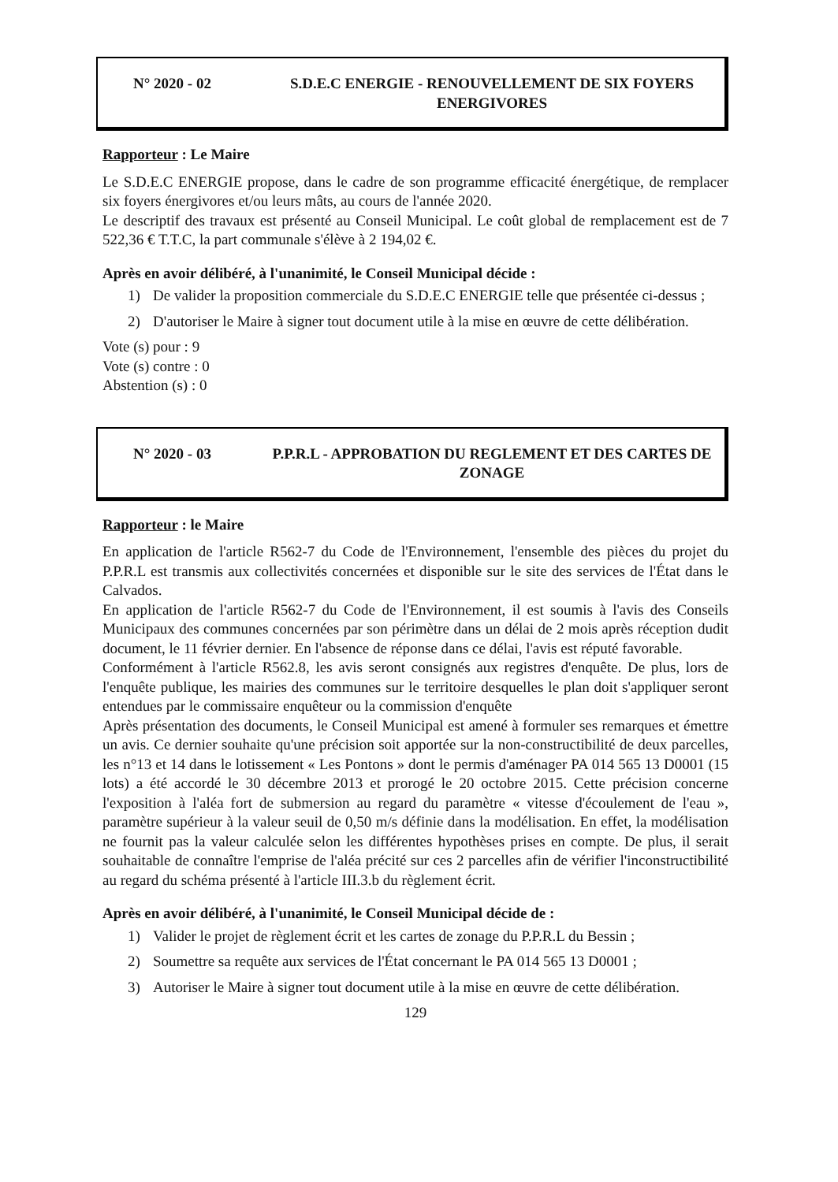N° 2020 - 02 S.D.E.C ENERGIE - RENOUVELLEMENT DE SIX FOYERS ENERGIVORES
Rapporteur : Le Maire
Le S.D.E.C ENERGIE propose, dans le cadre de son programme efficacité énergétique, de remplacer six foyers énergivores et/ou leurs mâts, au cours de l'année 2020.
Le descriptif des travaux est présenté au Conseil Municipal. Le coût global de remplacement est de 7 522,36 € T.T.C, la part communale s'élève à 2 194,02 €.
Après en avoir délibéré, à l'unanimité, le Conseil Municipal décide :
1) De valider la proposition commerciale du S.D.E.C ENERGIE telle que présentée ci-dessus ;
2) D'autoriser le Maire à signer tout document utile à la mise en œuvre de cette délibération.
Vote (s) pour : 9
Vote (s) contre : 0
Abstention (s) : 0
N° 2020 - 03 P.P.R.L - APPROBATION DU REGLEMENT ET DES CARTES DE ZONAGE
Rapporteur : le Maire
En application de l'article R562-7 du Code de l'Environnement, l'ensemble des pièces du projet du P.P.R.L est transmis aux collectivités concernées et disponible sur le site des services de l'État dans le Calvados.
En application de l'article R562-7 du Code de l'Environnement, il est soumis à l'avis des Conseils Municipaux des communes concernées par son périmètre dans un délai de 2 mois après réception dudit document, le 11 février dernier. En l'absence de réponse dans ce délai, l'avis est réputé favorable.
Conformément à l'article R562.8, les avis seront consignés aux registres d'enquête. De plus, lors de l'enquête publique, les mairies des communes sur le territoire desquelles le plan doit s'appliquer seront entendues par le commissaire enquêteur ou la commission d'enquête
Après présentation des documents, le Conseil Municipal est amené à formuler ses remarques et émettre un avis. Ce dernier souhaite qu'une précision soit apportée sur la non-constructibilité de deux parcelles, les n°13 et 14 dans le lotissement « Les Pontons » dont le permis d'aménager PA 014 565 13 D0001 (15 lots) a été accordé le 30 décembre 2013 et prorogé le 20 octobre 2015. Cette précision concerne l'exposition à l'aléa fort de submersion au regard du paramètre « vitesse d'écoulement de l'eau », paramètre supérieur à la valeur seuil de 0,50 m/s définie dans la modélisation. En effet, la modélisation ne fournit pas la valeur calculée selon les différentes hypothèses prises en compte. De plus, il serait souhaitable de connaître l'emprise de l'aléa précité sur ces 2 parcelles afin de vérifier l'inconstructibilité au regard du schéma présenté à l'article III.3.b du règlement écrit.
Après en avoir délibéré, à l'unanimité, le Conseil Municipal décide de :
1) Valider le projet de règlement écrit et les cartes de zonage du P.P.R.L du Bessin ;
2) Soumettre sa requête aux services de l'État concernant le PA 014 565 13 D0001 ;
3) Autoriser le Maire à signer tout document utile à la mise en œuvre de cette délibération.
129